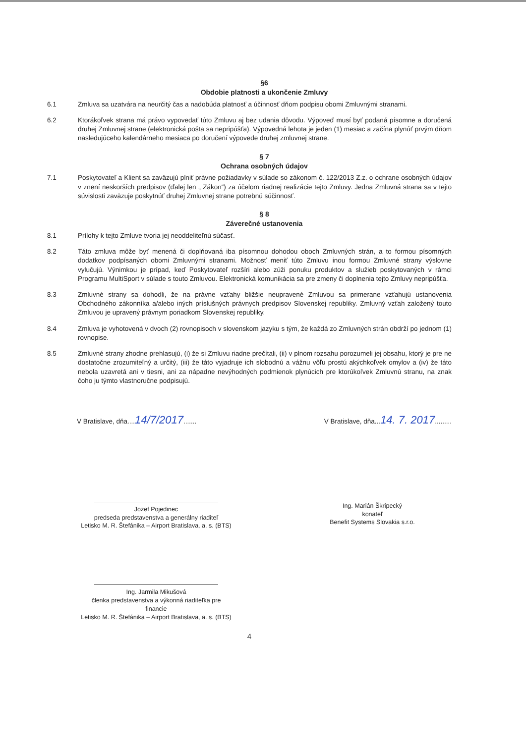§6
Obdobie platnosti a ukončenie Zmluvy
6.1 Zmluva sa uzatvára na neurčitý čas a nadobúda platnosť a účinnosť dňom podpisu obomi Zmluvnými stranami.
6.2 Ktorákoľvek strana má právo vypovedať túto Zmluvu aj bez udania dôvodu. Výpoveď musí byť podaná písomne a doručená druhej Zmluvnej strane (elektronická pošta sa nepripúšťa). Výpovedná lehota je jeden (1) mesiac a začína plynúť prvým dňom nasledujúceho kalendárneho mesiaca po doručení výpovede druhej zmluvnej strane.
§ 7
Ochrana osobných údajov
7.1 Poskytovateľ a Klient sa zaväzujú plniť právne požiadavky v súlade so zákonom č. 122/2013 Z.z. o ochrane osobných údajov v znení neskorších predpisov (ďalej len „ Zákon“) za účelom riadnej realizácie tejto Zmluvy. Jedna Zmluvná strana sa v tejto súvislosti zaväzuje poskytnúť druhej Zmluvnej strane potrebnú súčinnosť.
§ 8
Záverečné ustanovenia
8.1 Prílohy k tejto Zmluve tvoria jej neoddeliteľnú súčasť.
8.2 Táto zmluva môže byť menená či doplňovaná iba písomnou dohodou oboch Zmluvných strán, a to formou písomných dodatkov podpísaných obomi Zmluvnými stranami. Možnosť meniť túto Zmluvu inou formou Zmluvné strany výslovne vylučujú. Výnimkou je prípad, keď Poskytovateľ rozšíri alebo zúži ponuku produktov a služieb poskytovaných v rámci Programu MultiSport v súlade s touto Zmluvou. Elektronická komunikácia sa pre zmeny či doplnenia tejto Zmluvy nepripúšťa.
8.3 Zmluvné strany sa dohodli, že na právne vzťahy bližšie neupravené Zmluvou sa primerane vzťahujú ustanovenia Obchodného zákonníka a/alebo iných príslušných právnych predpisov Slovenskej republiky. Zmluvný vzťah založený touto Zmluvou je upravený právnym poriadkom Slovenskej republiky.
8.4 Zmluva je vyhotovená v dvoch (2) rovnopisoch v slovenskom jazyku s tým, že každá zo Zmluvných strán obdrží po jednom (1) rovnopise.
8.5 Zmluvné strany zhodne prehlasujú, (i) že si Zmluvu riadne prečítali, (ii) v plnom rozsahu porozumeli jej obsahu, ktorý je pre ne dostatočne zrozumiteľný a určitý, (iii) že táto vyjadruje ich slobodnú a vážnu vôľu prostú akýchkoľvek omylov a (iv) že táto nebola uzavretá ani v tiesni, ani za nápadne nevýhodných podmienok plynúcich pre ktorúkoľvek Zmluvnú stranu, na znak čoho ju týmto vlastnoručne podpisujú.
V Bratislave, dňa....14/7/2017.......
V Bratislave, dňa...14. 7. 2017.........
Jozef Pojedinec
predseda predstavenstva a generálny riaditeľ
Letisko M. R. Štefánika – Airport Bratislava, a. s. (BTS)
Ing. Jarmila Mikušová
členka predstavenstva a výkonná riaditeľka pre
financie
Letisko M. R. Štefánika – Airport Bratislava, a. s. (BTS)
Ing. Marián Škripecký
konateľ
Benefit Systems Slovakia s.r.o.
4